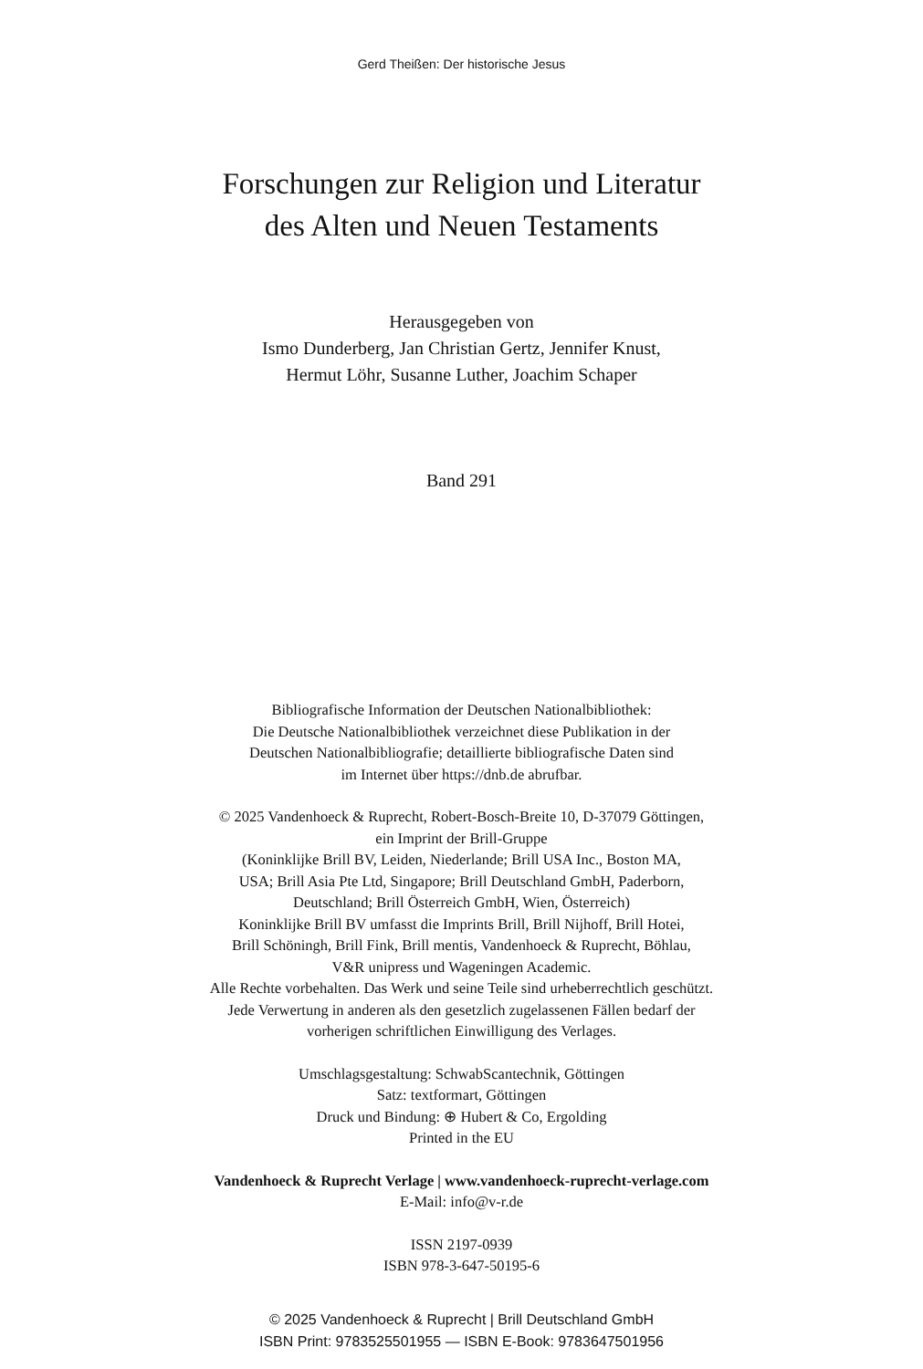Gerd Theißen: Der historische Jesus
Forschungen zur Religion und Literatur
des Alten und Neuen Testaments
Herausgegeben von
Ismo Dunderberg, Jan Christian Gertz, Jennifer Knust,
Hermut Löhr, Susanne Luther, Joachim Schaper
Band 291
Bibliografische Information der Deutschen Nationalbibliothek:
Die Deutsche Nationalbibliothek verzeichnet diese Publikation in der
Deutschen Nationalbibliografie; detaillierte bibliografische Daten sind
im Internet über https://dnb.de abrufbar.
© 2025 Vandenhoeck & Ruprecht, Robert-Bosch-Breite 10, D-37079 Göttingen,
ein Imprint der Brill-Gruppe
(Koninklijke Brill BV, Leiden, Niederlande; Brill USA Inc., Boston MA,
USA; Brill Asia Pte Ltd, Singapore; Brill Deutschland GmbH, Paderborn,
Deutschland; Brill Österreich GmbH, Wien, Österreich)
Koninklijke Brill BV umfasst die Imprints Brill, Brill Nijhoff, Brill Hotei,
Brill Schöningh, Brill Fink, Brill mentis, Vandenhoeck & Ruprecht, Böhlau,
V&R unipress und Wageningen Academic.
Alle Rechte vorbehalten. Das Werk und seine Teile sind urheberrechtlich geschützt.
Jede Verwertung in anderen als den gesetzlich zugelassenen Fällen bedarf der
vorherigen schriftlichen Einwilligung des Verlages.
Umschlagsgestaltung: SchwabScantechnik, Göttingen
Satz: textformart, Göttingen
Druck und Bindung: ⊕ Hubert & Co, Ergolding
Printed in the EU
Vandenhoeck & Ruprecht Verlage | www.vandenhoeck-ruprecht-verlage.com
E-Mail: info@v-r.de
ISSN 2197-0939
ISBN 978-3-647-50195-6
© 2025 Vandenhoeck & Ruprecht | Brill Deutschland GmbH
ISBN Print: 9783525501955 — ISBN E-Book: 9783647501956